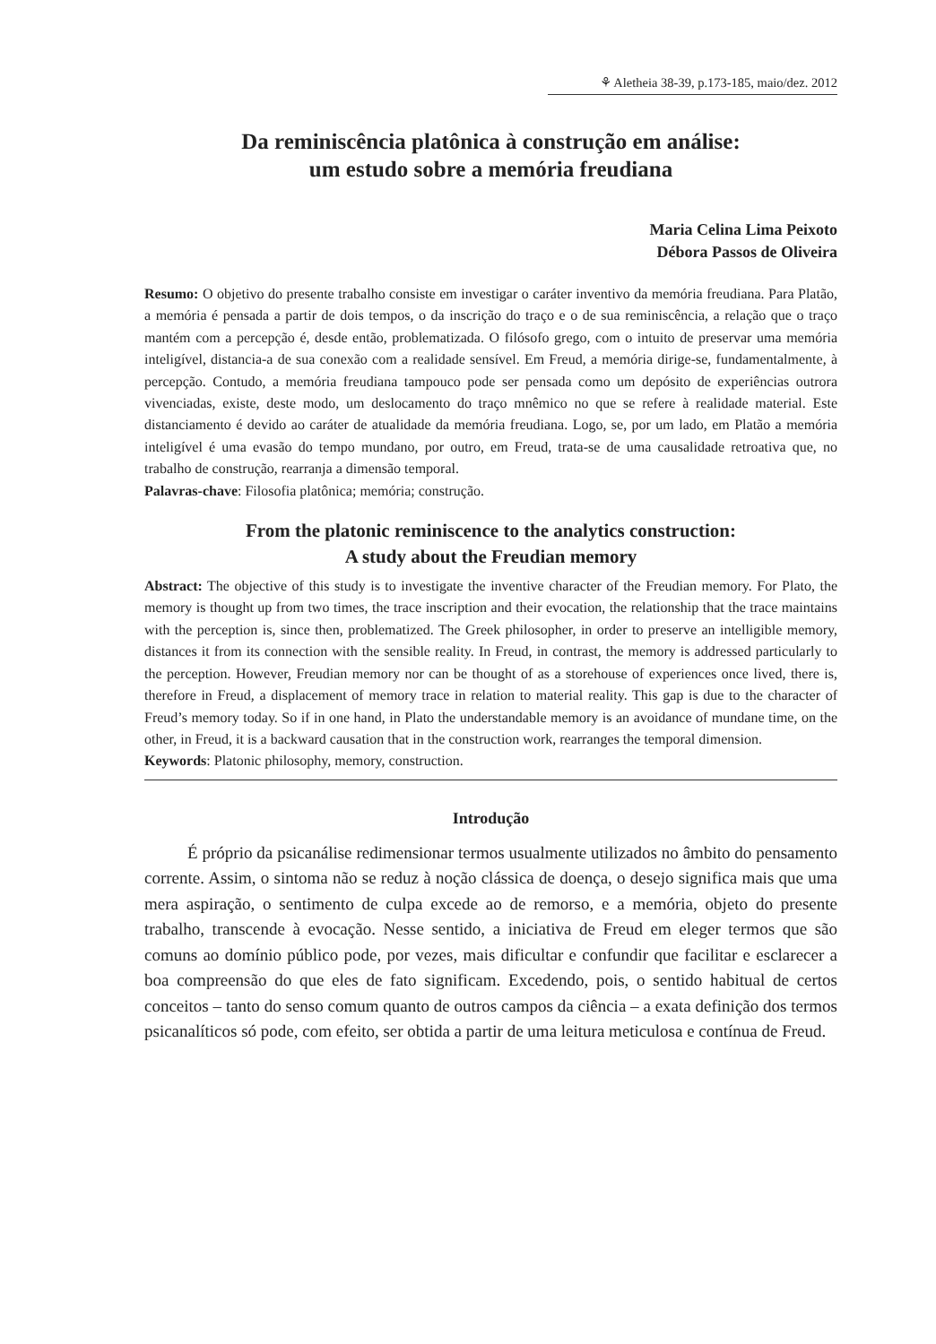⚘ Aletheia 38-39, p.173-185, maio/dez. 2012
Da reminiscência platônica à construção em análise:
um estudo sobre a memória freudiana
Maria Celina Lima Peixoto
Débora Passos de Oliveira
Resumo: O objetivo do presente trabalho consiste em investigar o caráter inventivo da memória freudiana. Para Platão, a memória é pensada a partir de dois tempos, o da inscrição do traço e o de sua reminiscência, a relação que o traço mantém com a percepção é, desde então, problematizada. O filósofo grego, com o intuito de preservar uma memória inteligível, distancia-a de sua conexão com a realidade sensível. Em Freud, a memória dirige-se, fundamentalmente, à percepção. Contudo, a memória freudiana tampouco pode ser pensada como um depósito de experiências outrora vivenciadas, existe, deste modo, um deslocamento do traço mnêmico no que se refere à realidade material. Este distanciamento é devido ao caráter de atualidade da memória freudiana. Logo, se, por um lado, em Platão a memória inteligível é uma evasão do tempo mundano, por outro, em Freud, trata-se de uma causalidade retroativa que, no trabalho de construção, rearranja a dimensão temporal.
Palavras-chave: Filosofia platônica; memória; construção.
From the platonic reminiscence to the analytics construction:
A study about the Freudian memory
Abstract: The objective of this study is to investigate the inventive character of the Freudian memory. For Plato, the memory is thought up from two times, the trace inscription and their evocation, the relationship that the trace maintains with the perception is, since then, problematized. The Greek philosopher, in order to preserve an intelligible memory, distances it from its connection with the sensible reality. In Freud, in contrast, the memory is addressed particularly to the perception. However, Freudian memory nor can be thought of as a storehouse of experiences once lived, there is, therefore in Freud, a displacement of memory trace in relation to material reality. This gap is due to the character of Freud’s memory today. So if in one hand, in Plato the understandable memory is an avoidance of mundane time, on the other, in Freud, it is a backward causation that in the construction work, rearranges the temporal dimension.
Keywords: Platonic philosophy, memory, construction.
Introdução
É próprio da psicanálise redimensionar termos usualmente utilizados no âmbito do pensamento corrente. Assim, o sintoma não se reduz à noção clássica de doença, o desejo significa mais que uma mera aspiração, o sentimento de culpa excede ao de remorso, e a memória, objeto do presente trabalho, transcende à evocação. Nesse sentido, a iniciativa de Freud em eleger termos que são comuns ao domínio público pode, por vezes, mais dificultar e confundir que facilitar e esclarecer a boa compreensão do que eles de fato significam. Excedendo, pois, o sentido habitual de certos conceitos – tanto do senso comum quanto de outros campos da ciência – a exata definição dos termos psicanalíticos só pode, com efeito, ser obtida a partir de uma leitura meticulosa e contínua de Freud.